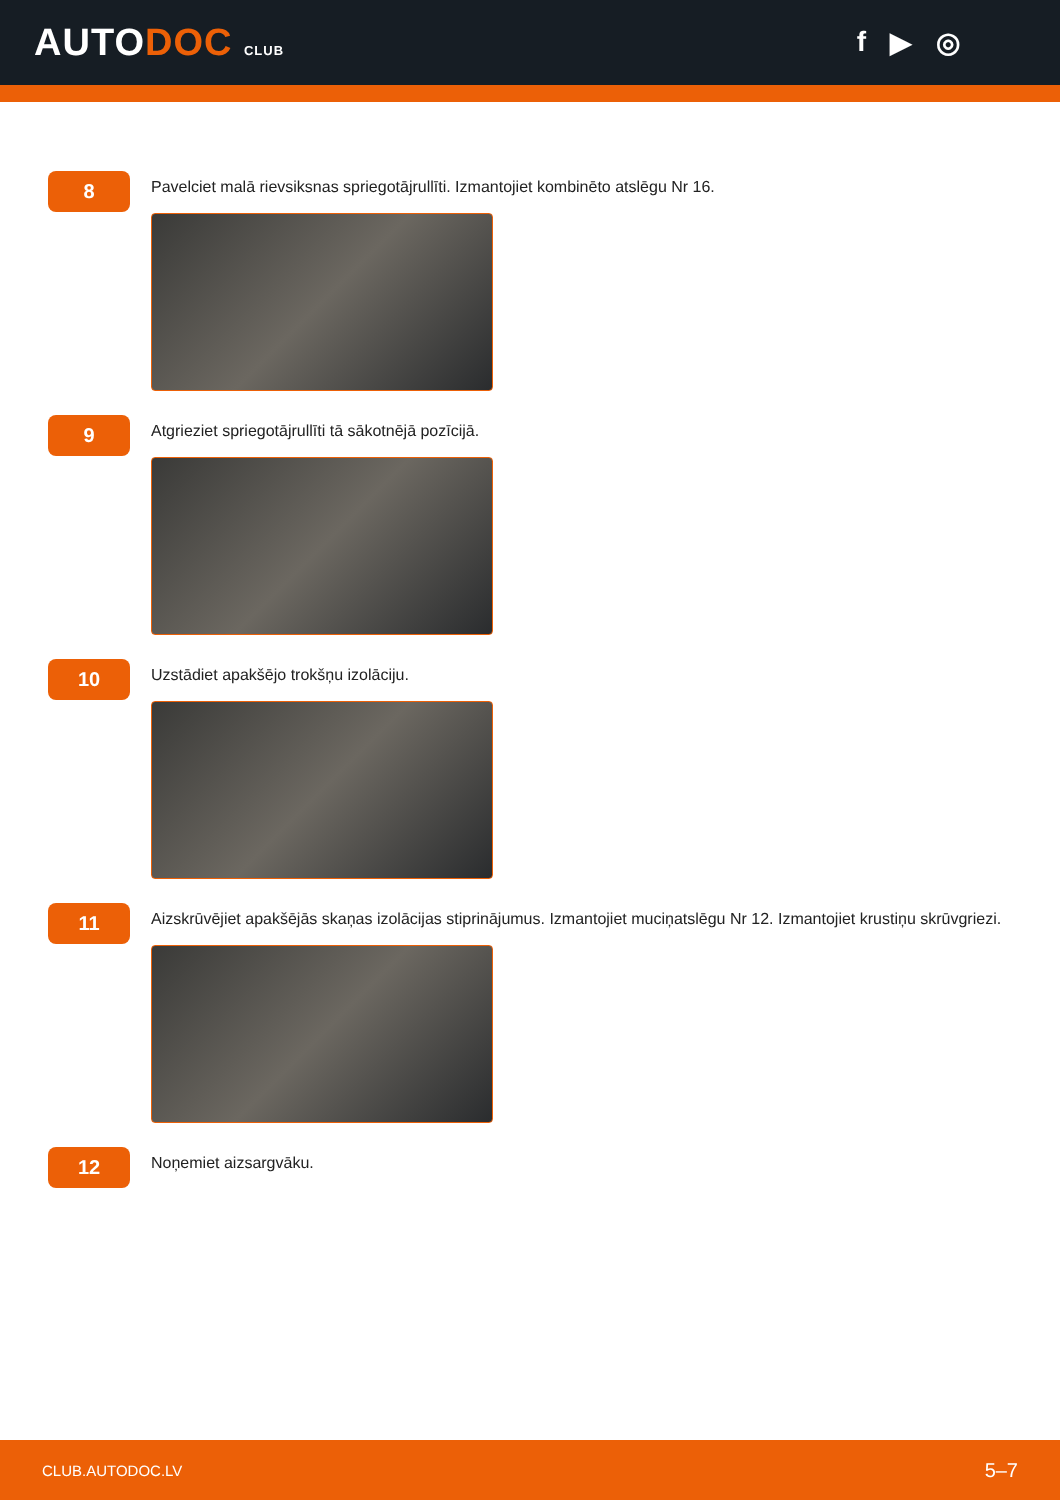AUTODOC CLUB
f ▶ ◎
8
Pavelciet malā rievsiksnas spriegotājrullīti. Izmantojiet kombinēto atslēgu Nr 16.
9
Atgrieziet spriegotājrullīti tā sākotnējā pozīcijā.
10
Uzstādiet apakšējo trokšņu izolāciju.
11
Aizskrūvējiet apakšējās skaņas izolācijas stiprinājumus. Izmantojiet muciņatslēgu Nr 12. Izmantojiet krustiņu skrūvgriezi.
12
Noņemiet aizsargvāku.
CLUB.AUTODOC.LV 5–7